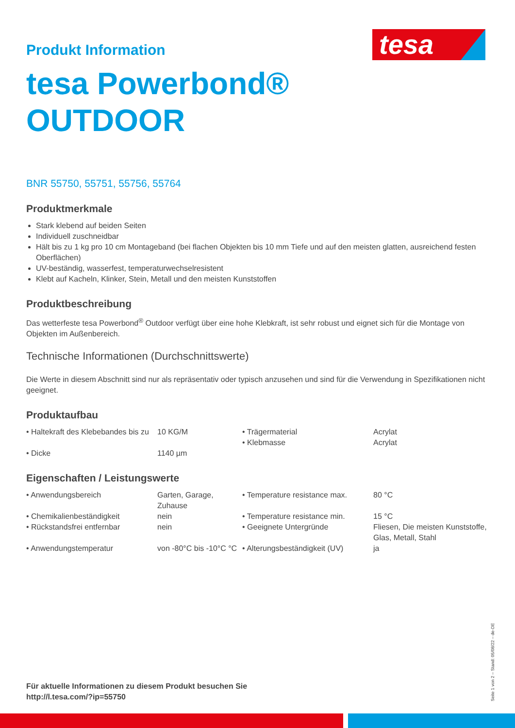tesa
Produkt Information
tesa Powerbond®
OUTDOOR
BNR 55750, 55751, 55756, 55764
Produktmerkmale
Stark klebend auf beiden Seiten
Individuell zuschneidbar
Hält bis zu 1 kg pro 10 cm Montageband (bei flachen Objekten bis 10 mm Tiefe und auf den meisten glatten, ausreichend festen Oberflächen)
UV-beständig, wasserfest, temperaturwechselresistent
Klebt auf Kacheln, Klinker, Stein, Metall und den meisten Kunststoffen
Produktbeschreibung
Das wetterfeste tesa Powerbond<sup>®</sup> Outdoor verfügt über eine hohe Klebkraft, ist sehr robust und eignet sich für die Montage von Objekten im Außenbereich.
Technische Informationen (Durchschnittswerte)
Die Werte in diesem Abschnitt sind nur als repräsentativ oder typisch anzusehen und sind für die Verwendung in Spezifikationen nicht geeignet.
Produktaufbau
| • Haltekraft des Klebebandes bis zu | 10 KG/M | • Trägermaterial • Klebmasse | Acrylat Acrylat |
| • Dicke | 1140 µm | | |
Eigenschaften / Leistungswerte
| • Anwendungsbereich | Garten, Garage, Zuhause | • Temperature resistance max. | 80 °C |
| • Chemikalienbeständigkeit | nein | • Temperature resistance min. | 15 °C |
| • Rückstandsfrei entfernbar | nein | • Geeignete Untergründe | Fliesen, Die meisten Kunststoffe, Glas, Metall, Stahl |
| • Anwendungstemperatur | von -80°C bis -10°C °C | • Alterungsbeständigkeit (UV) | ja |
Für aktuelle Informationen zu diesem Produkt besuchen Sie
http://l.tesa.com/?ip=55750
Seite 1 von 2 – Stand: 05/08/22 – de-DE